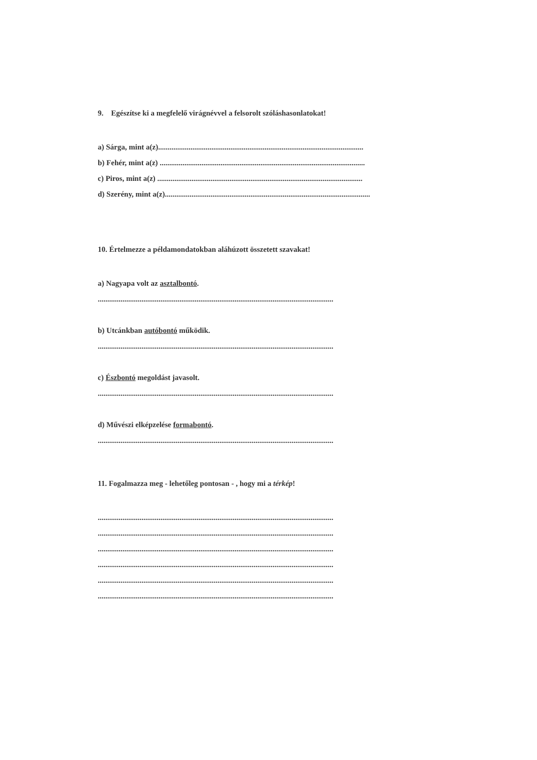9. Egészítse ki a megfelelő virágnévvel a felsorolt szóláshasonlatokat!
a) Sárga, mint a(z)............................................................................................................
b) Fehér, mint a(z) ............................................................................................................
c) Piros, mint a(z) ............................................................................................................
d) Szerény, mint a(z)............................................................................................................
10. Értelmezze a példamondatokban aláhúzott összetett szavakat!
a) Nagyapa volt az asztalbontó.
............................................................................................................................
b) Utcánkban autóbontó működik.
............................................................................................................................
c) Észbontó megoldást javasolt.
............................................................................................................................
d) Művészi elképzelése formabontó.
............................................................................................................................
11. Fogalmazza meg - lehetőleg pontosan - , hogy mi a térkép!
............................................................................................................................
............................................................................................................................
............................................................................................................................
............................................................................................................................
............................................................................................................................
............................................................................................................................